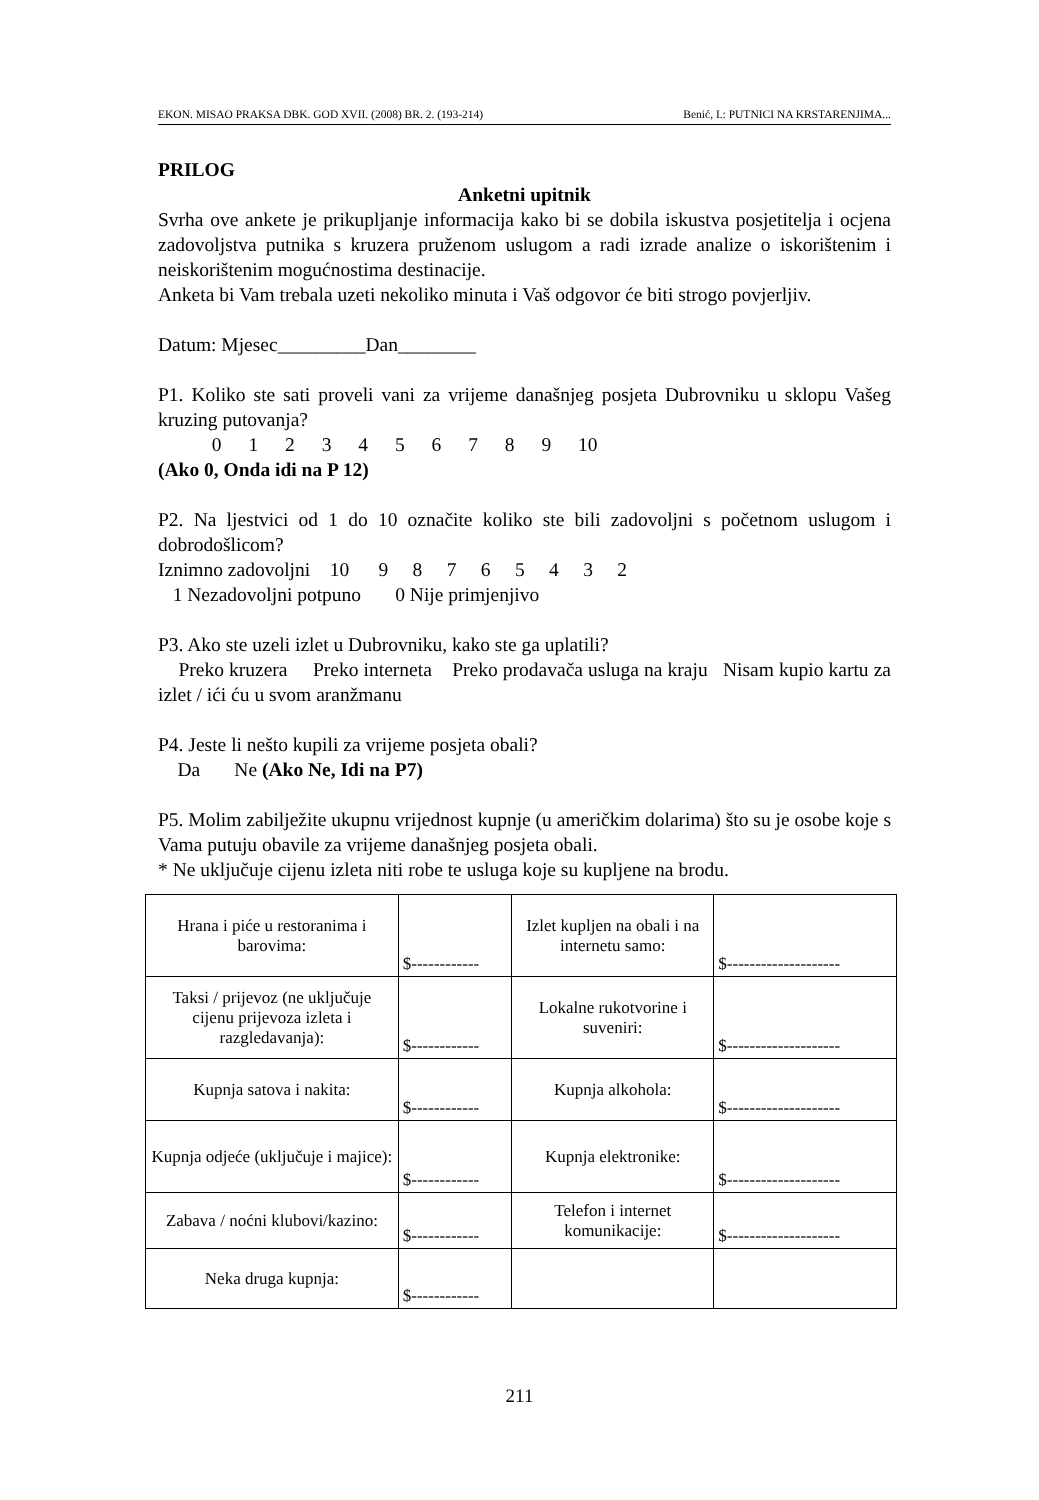EKON. MISAO PRAKSA DBK. GOD XVII. (2008) BR. 2. (193-214) Benić, I.: PUTNICI NA KRSTARENJIMA...
PRILOG
Anketni upitnik
Svrha ove ankete je prikupljanje informacija kako bi se dobila iskustva posjetitelja i ocjena zadovoljstva putnika s kruzera pruženom uslugom a radi izrade analize o iskorištenim i neiskorištenim mogućnostima destinacije.
Anketa bi Vam trebala uzeti nekoliko minuta i Vaš odgovor će biti strogo povjerljiv.
Datum: Mjesec_________Dan________
P1. Koliko ste sati proveli vani za vrijeme današnjeg posjeta Dubrovniku u sklopu Vašeg kruzing putovanja?
0 1 2 3 4 5 6 7 8 9 10
(Ako 0, Onda idi na P 12)
P2. Na ljestvici od 1 do 10 označite koliko ste bili zadovoljni s početnom uslugom i dobrodošlicom?
Iznimno zadovoljni 10 9 8 7 6 5 4 3 2
1 Nezadovoljni potpuno 0 Nije primjenjivo
P3. Ako ste uzeli izlet u Dubrovniku, kako ste ga uplatili?
Preko kruzera Preko interneta Preko prodavača usluga na kraju Nisam kupio kartu za izlet / ići ću u svom aranžmanu
P4. Jeste li nešto kupili za vrijeme posjeta obali?
Da Ne (Ako Ne, Idi na P7)
P5. Molim zabilježite ukupnu vrijednost kupnje (u američkim dolarima) što su je osobe koje s Vama putuju obavile za vrijeme današnjeg posjeta obali.
* Ne uključuje cijenu izleta niti robe te usluga koje su kupljene na brodu.
| Hrana i piće u restoranima i barovima: | $------------ | Izlet kupljen na obali i na internetu samo: | $-------------------- |
| Taksi / prijevoz (ne uključuje cijenu prijevoza izleta i razgledavanja): | $------------ | Lokalne rukotvorine i suveniri: | $-------------------- |
| Kupnja satova i nakita: | $------------ | Kupnja alkohola: | $-------------------- |
| Kupnja odjeće (uključuje i majice): | $------------ | Kupnja elektronike: | $-------------------- |
| Zabava / noćni klubovi/kazino: | $------------ | Telefon i internet komunikacije: | $-------------------- |
| Neka druga kupnja: | $------------ | | |
211